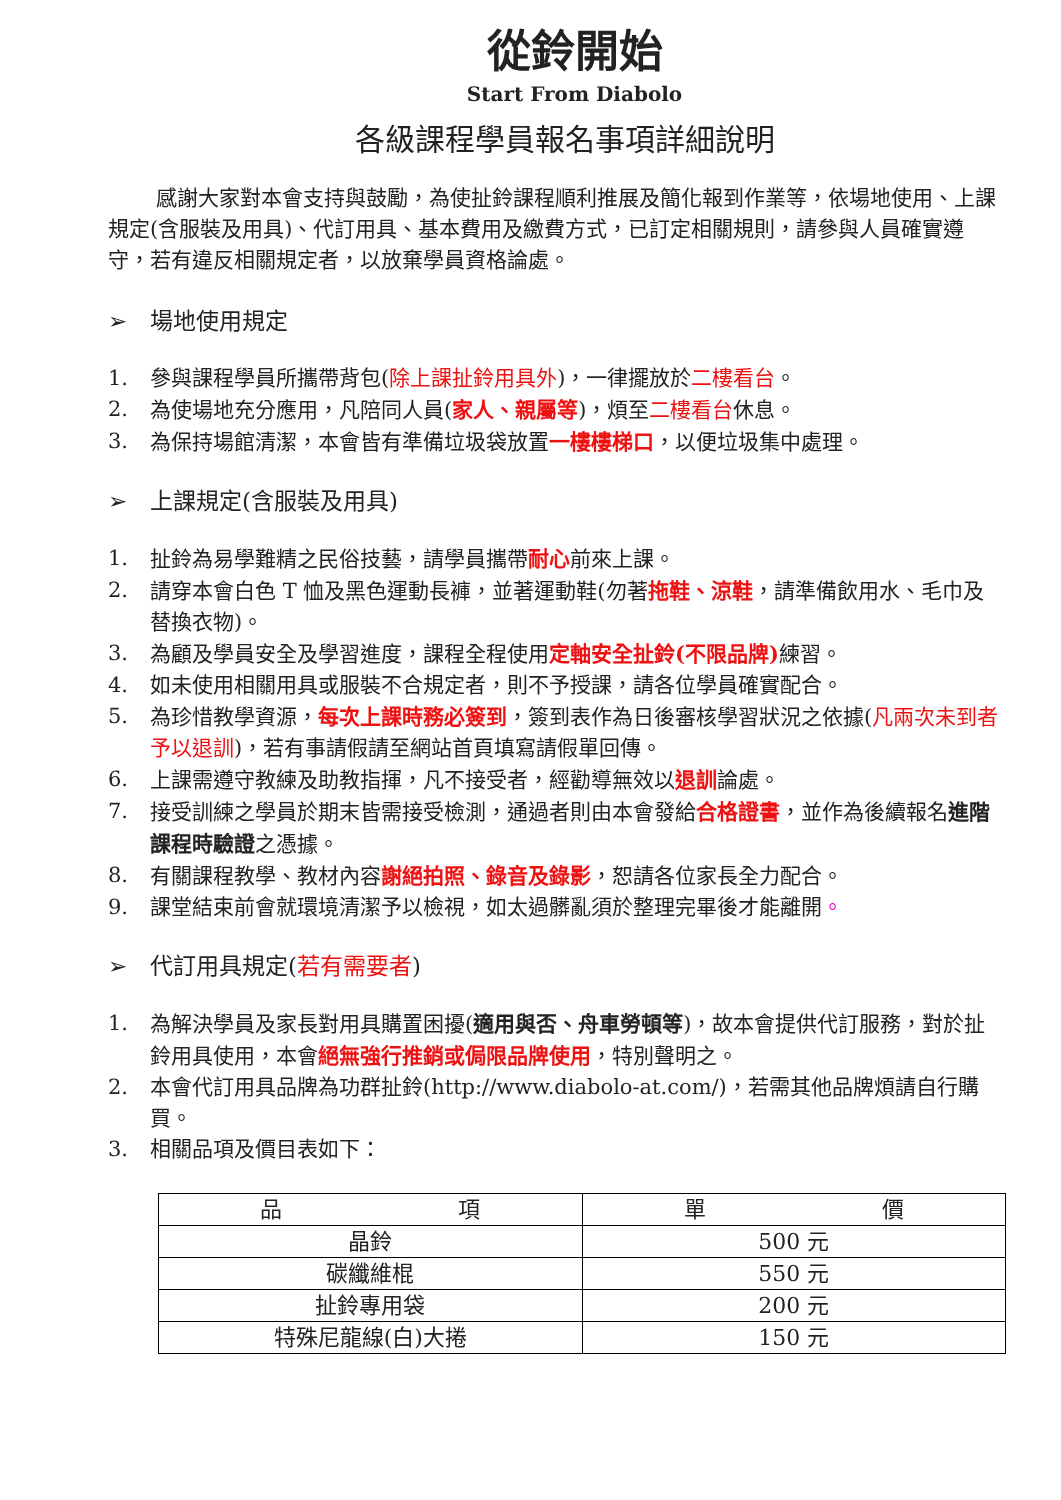從鈴開始
Start From Diabolo
各級課程學員報名事項詳細說明
感謝大家對本會支持與鼓勵，為使扯鈴課程順利推展及簡化報到作業等，依場地使用、上課規定(含服裝及用具)、代訂用具、基本費用及繳費方式，已訂定相關規則，請參與人員確實遵守，若有違反相關規定者，以放棄學員資格論處。
➢ 場地使用規定
1. 參與課程學員所攜帶背包(除上課扯鈴用具外)，一律擺放於二樓看台。
2. 為使場地充分應用，凡陪同人員(家人、親屬等)，煩至二樓看台休息。
3. 為保持場館清潔，本會皆有準備垃圾袋放置一樓樓梯口，以便垃圾集中處理。
➢ 上課規定(含服裝及用具)
1. 扯鈴為易學難精之民俗技藝，請學員攜帶耐心前來上課。
2. 請穿本會白色 T 恤及黑色運動長褲，並著運動鞋(勿著拖鞋、涼鞋，請準備飲用水、毛巾及替換衣物)。
3. 為顧及學員安全及學習進度，課程全程使用定軸安全扯鈴(不限品牌) 練習。
4. 如未使用相關用具或服裝不合規定者，則不予授課，請各位學員確實配合。
5. 為珍惜教學資源，每次上課時務必簽到，簽到表作為日後審核學習狀況之依據(凡兩次未到者予以退訓)，若有事請假請至網站首頁填寫請假單回傳。
6. 上課需遵守教練及助教指揮，凡不接受者，經勸導無效以退訓論處。
7. 接受訓練之學員於期末皆需接受檢測，通過者則由本會發給合格證書，並作為後續報名進階課程時驗證之憑據。
8. 有關課程教學、教材內容謝絕拍照、錄音及錄影，恕請各位家長全力配合。
9. 課堂結束前會就環境清潔予以檢視，如太過髒亂須於整理完畢後才能離開。
➢ 代訂用具規定(若有需要者)
1. 為解決學員及家長對用具購置困擾(適用與否、舟車勞頓等)，故本會提供代訂服務，對於扯鈴用具使用，本會絕無強行推銷或侷限品牌使用，特別聲明之。
2. 本會代訂用具品牌為功群扯鈴(http://www.diabolo-at.com/)，若需其他品牌煩請自行購買。
3. 相關品項及價目表如下：
| 品 項 | 單 價 |
| --- | --- |
| 晶鈴 | 500 元 |
| 碳纖維棍 | 550 元 |
| 扯鈴專用袋 | 200 元 |
| 特殊尼龍線(白)大捲 | 150 元 |